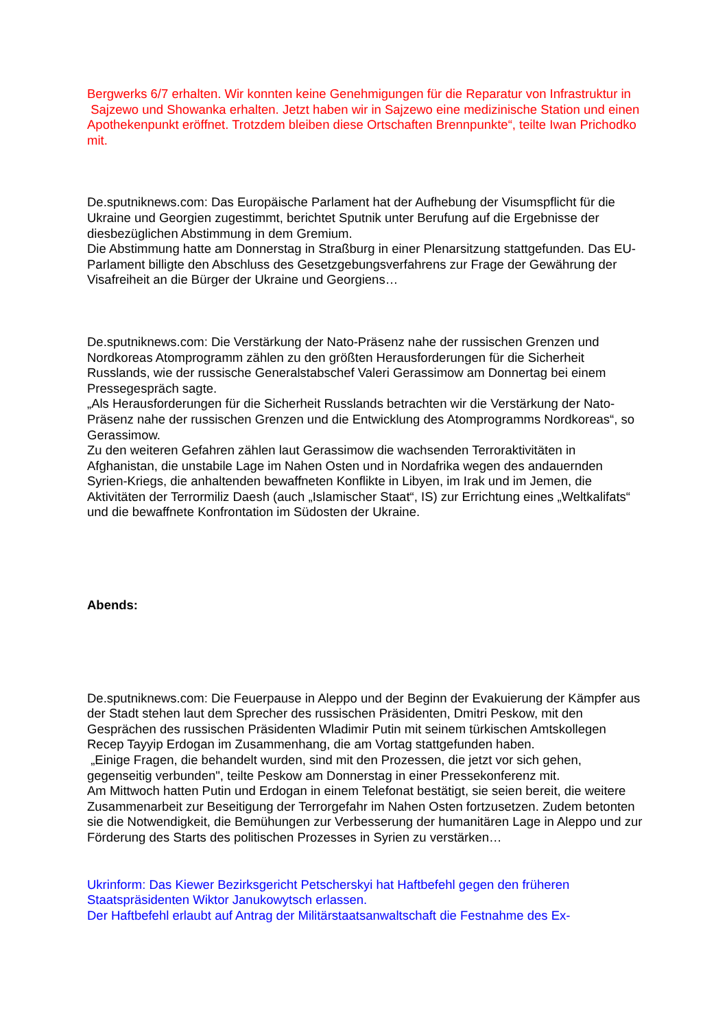Bergwerks 6/7 erhalten. Wir konnten keine Genehmigungen für die Reparatur von Infrastruktur in Sajzewo und Showanka erhalten. Jetzt haben wir in Sajzewo eine medizinische Station und einen Apothekenpunkt eröffnet. Trotzdem bleiben diese Ortschaften Brennpunkte“, teilte Iwan Prichodko mit.
De.sputniknews.com: Das Europäische Parlament hat der Aufhebung der Visumspflicht für die Ukraine und Georgien zugestimmt, berichtet Sputnik unter Berufung auf die Ergebnisse der diesbezüglichen Abstimmung in dem Gremium.
Die Abstimmung hatte am Donnerstag in Straßburg in einer Plenarsitzung stattgefunden. Das EU-Parlament billigte den Abschluss des Gesetzgebungsverfahrens zur Frage der Gewährung der Visafreiheit an die Bürger der Ukraine und Georgiens…
De.sputniknews.com: Die Verstärkung der Nato-Präsenz nahe der russischen Grenzen und Nordkoreas Atomprogramm zählen zu den größten Herausforderungen für die Sicherheit Russlands, wie der russische Generalstabschef Valeri Gerassimow am Donnertag bei einem Pressegespräch sagte.
„Als Herausforderungen für die Sicherheit Russlands betrachten wir die Verstärkung der Nato-Präsenz nahe der russischen Grenzen und die Entwicklung des Atomprogramms Nordkoreas“, so Gerassimow.
Zu den weiteren Gefahren zählen laut Gerassimow die wachsenden Terroraktivitäten in Afghanistan, die unstabile Lage im Nahen Osten und in Nordafrika wegen des andauernden Syrien-Kriegs, die anhaltenden bewaffneten Konflikte in Libyen, im Irak und im Jemen, die Aktivitäten der Terrormiliz Daesh (auch „Islamischer Staat“, IS) zur Errichtung eines „Weltkalifats“ und die bewaffnete Konfrontation im Südosten der Ukraine.
Abends:
De.sputniknews.com: Die Feuerpause in Aleppo und der Beginn der Evakuierung der Kämpfer aus der Stadt stehen laut dem Sprecher des russischen Präsidenten, Dmitri Peskow, mit den Gesprächen des russischen Präsidenten Wladimir Putin mit seinem türkischen Amtskollegen Recep Tayyip Erdogan im Zusammenhang, die am Vortag stattgefunden haben.
„Einige Fragen, die behandelt wurden, sind mit den Prozessen, die jetzt vor sich gehen, gegenseitig verbunden", teilte Peskow am Donnerstag in einer Pressekonferenz mit.
Am Mittwoch hatten Putin und Erdogan in einem Telefonat bestätigt, sie seien bereit, die weitere Zusammenarbeit zur Beseitigung der Terrorgefahr im Nahen Osten fortzusetzen. Zudem betonten sie die Notwendigkeit, die Bemühungen zur Verbesserung der humanitären Lage in Aleppo und zur Förderung des Starts des politischen Prozesses in Syrien zu verstärken…
Ukrinform: Das Kiewer Bezirksgericht Petscherskyi hat Haftbefehl gegen den früheren Staatspräsidenten Wiktor Janukowytsch erlassen.
Der Haftbefehl erlaubt auf Antrag der Militärstaatsanwaltschaft die Festnahme des Ex-